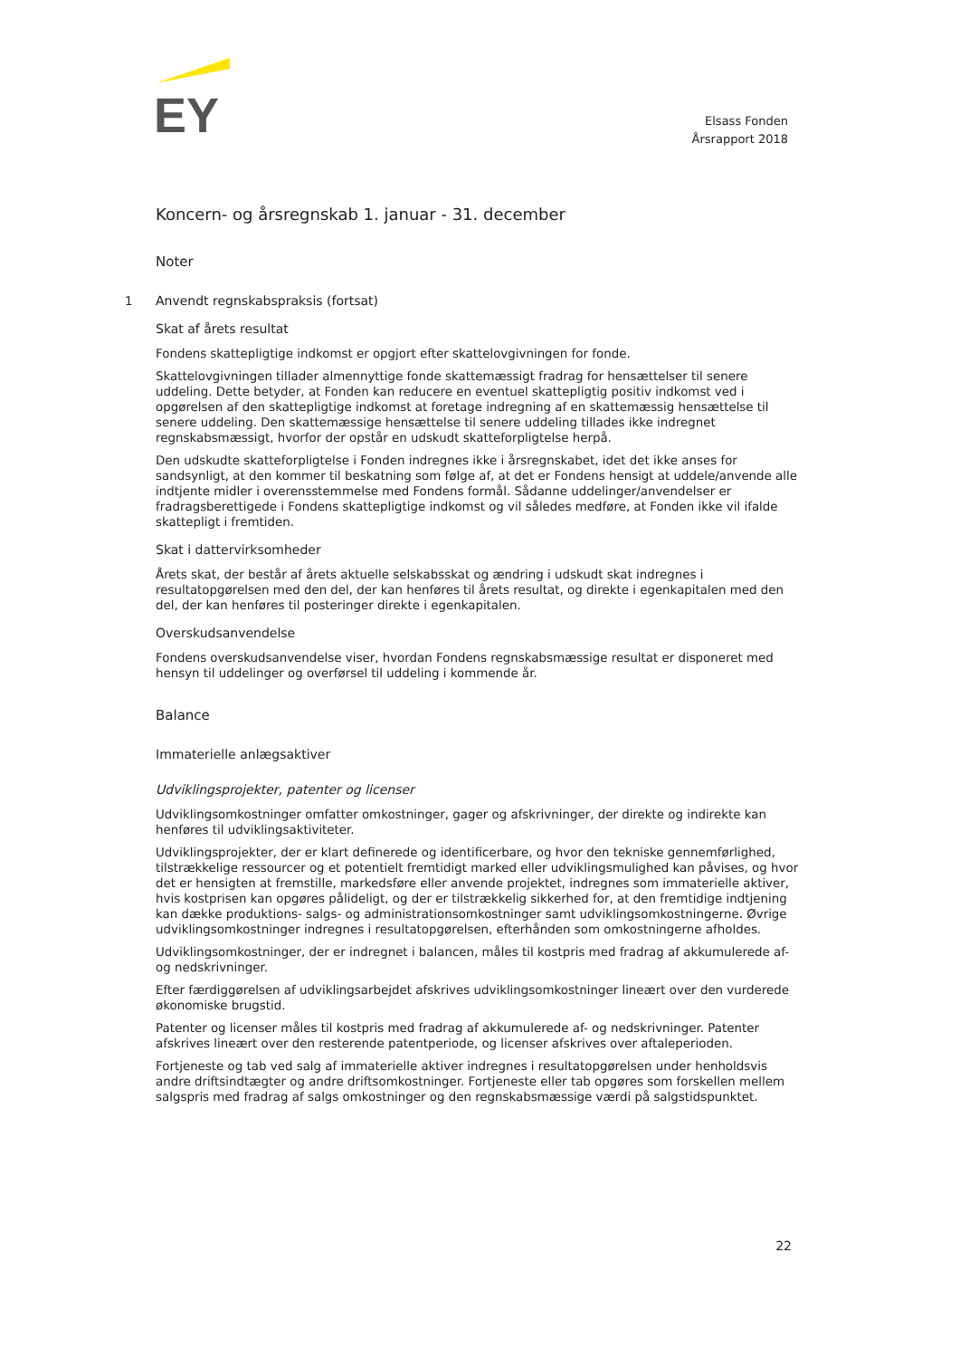EY
Elsass Fonden
Årsrapport 2018
Koncern- og årsregnskab 1. januar - 31. december
Noter
1
Anvendt regnskabspraksis (fortsat)
Skat af årets resultat
Fondens skattepligtige indkomst er opgjort efter skattelovgivningen for fonde.
Skattelovgivningen tillader almennyttige fonde skattemæssigt fradrag for hensættelser til senere uddeling. Dette betyder, at Fonden kan reducere en eventuel skattepligtig positiv indkomst ved i opgørelsen af den skattepligtige indkomst at foretage indregning af en skattemæssig hensættelse til senere uddeling. Den skattemæssige hensættelse til senere uddeling tillades ikke indregnet regnskabsmæssigt, hvorfor der opstår en udskudt skatteforpligtelse herpå.
Den udskudte skatteforpligtelse i Fonden indregnes ikke i årsregnskabet, idet det ikke anses for sandsynligt, at den kommer til beskatning som følge af, at det er Fondens hensigt at uddele/anvende alle indtjente midler i overensstemmelse med Fondens formål. Sådanne uddelinger/anvendelser er fradragsberettigede i Fondens skattepligtige indkomst og vil således medføre, at Fonden ikke vil ifalde skattepligt i fremtiden.
Skat i dattervirksomheder
Årets skat, der består af årets aktuelle selskabsskat og ændring i udskudt skat indregnes i resultatopgørelsen med den del, der kan henføres til årets resultat, og direkte i egenkapitalen med den del, der kan henføres til posteringer direkte i egenkapitalen.
Overskudsanvendelse
Fondens overskudsanvendelse viser, hvordan Fondens regnskabsmæssige resultat er disponeret med hensyn til uddelinger og overførsel til uddeling i kommende år.
Balance
Immaterielle anlægsaktiver
Udviklingsprojekter, patenter og licenser
Udviklingsomkostninger omfatter omkostninger, gager og afskrivninger, der direkte og indirekte kan henføres til udviklingsaktiviteter.
Udviklingsprojekter, der er klart definerede og identificerbare, og hvor den tekniske gennemførlighed, tilstrækkelige ressourcer og et potentielt fremtidigt marked eller udviklingsmulighed kan påvises, og hvor det er hensigten at fremstille, markedsføre eller anvende projektet, indregnes som immaterielle aktiver, hvis kostprisen kan opgøres pålideligt, og der er tilstrækkelig sikkerhed for, at den fremtidige indtjening kan dække produktions- salgs- og administrationsomkostninger samt udviklingsomkostningerne. Øvrige udviklingsomkostninger indregnes i resultatopgørelsen, efterhånden som omkostningerne afholdes.
Udviklingsomkostninger, der er indregnet i balancen, måles til kostpris med fradrag af akkumulerede af- og nedskrivninger.
Efter færdiggørelsen af udviklingsarbejdet afskrives udviklingsomkostninger lineært over den vurderede økonomiske brugstid.
Patenter og licenser måles til kostpris med fradrag af akkumulerede af- og nedskrivninger. Patenter afskrives lineært over den resterende patentperiode, og licenser afskrives over aftaleperioden.
Fortjeneste og tab ved salg af immaterielle aktiver indregnes i resultatopgørelsen under henholdsvis andre driftsindtægter og andre driftsomkostninger. Fortjeneste eller tab opgøres som forskellen mellem salgspris med fradrag af salgs omkostninger og den regnskabsmæssige værdi på salgstidspunktet.
22